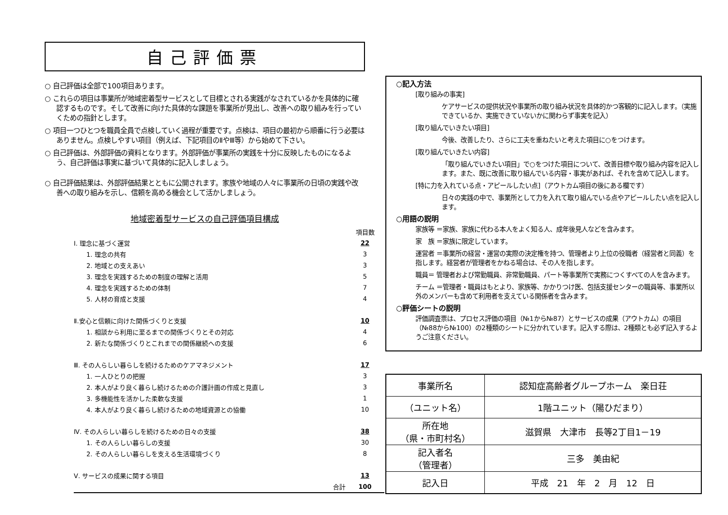自己評価票
○ 自己評価は全部で100項目あります。
○ これらの項目は事業所が地域密着型サービスとして目標とされる実践がなされているかを具体的に確認するものです。そして改善に向けた具体的な課題を事業所が見出し、改善への取り組みを行っていくための指針とします。
○ 項目一つひとつを職員全員で点検していく過程が重要です。点検は、項目の最初から順番に行う必要はありません。点検しやすい項目（例えば、下記項目のⅡやⅢ等）から始めて下さい。
○ 自己評価は、外部評価の資料となります。外部評価が事業所の実践を十分に反映したものになるよう、自己評価は事実に基づいて具体的に記入しましょう。
○ 自己評価結果は、外部評価結果とともに公開されます。家族や地域の人々に事業所の日頃の実践や改善への取り組みを示し、信頼を高める機会として活かしましょう。
地域密着型サービスの自己評価項目構成
| | 項目数 |
| Ⅰ. 理念に基づく運営 | 22 |
| 1. 理念の共有 | 3 |
| 2. 地域との支えあい | 3 |
| 3. 理念を実践するための制度の理解と活用 | 5 |
| 4. 理念を実践するための体制 | 7 |
| 5. 人材の育成と支援 | 4 |
| Ⅱ.安心と信頼に向けた関係づくりと支援 | 10 |
| 1. 相談から利用に至るまでの関係づくりとその対応 | 4 |
| 2. 新たな関係づくりとこれまでの関係継続への支援 | 6 |
| Ⅲ. その人らしい暮らしを続けるためのケアマネジメント | 17 |
| 1. 一人ひとりの把握 | 3 |
| 2. 本人がより良く暮らし続けるための介護計画の作成と見直し | 3 |
| 3. 多機能性を活かした柔軟な支援 | 1 |
| 4. 本人がより良く暮らし続けるための地域資源との協働 | 10 |
| Ⅳ. その人らしい暮らしを続けるための日々の支援 | 38 |
| 1. その人らしい暮らしの支援 | 30 |
| 2. その人らしい暮らしを支える生活環境づくり | 8 |
| Ⅴ. サービスの成果に関する項目 | 13 |
| 合計 | 100 |
○記入方法
[取り組みの事実]
ケアサービスの提供状況や事業所の取り組み状況を具体的かつ客観的に記入します。（実施できているか、実施できていないかに関わらず事実を記入）
[取り組んでいきたい項目]
今後、改善したり、さらに工夫を重ねたいと考えた項目に○をつけます。
[取り組んでいきたい内容]
「取り組んでいきたい項目」で○をつけた項目について、改善目標や取り組み内容を記入します。また、既に改善に取り組んでいる内容・事実があれば、それを含めて記入します。
[特に力を入れている点・アピールしたい点]（アウトカム項目の後にある欄です）
日々の実践の中で、事業所として力を入れて取り組んでいる点やアピールしたい点を記入します。
○用語の説明
家族等 ＝家族、家族に代わる本人をよく知る人、成年後見人などを含みます。
家　族 ＝家族に限定しています。
運営者 ＝事業所の経営・運営の実際の決定権を持つ、管理者より上位の役職者（経営者と同義）を指します。経営者が管理者をかねる場合は、その人を指します。
職員＝ 管理者および常勤職員、非常勤職員、パート等事業所で実務につくすべての人を含みます。
チーム ＝管理者・職員はもとより、家族等、かかりつけ医、包括支援センターの職員等、事業所以外のメンバーも含めて利用者を支えている関係者を含みます。
○評価シートの説明
評価調査票は、プロセス評価の項目（№1から№87）とサービスの成果（アウトカム）の項目（№88から№100）の2種類のシートに分かれています。記入する際は、2種類とも必ず記入するようご注意ください。
| 事業所名 | 認知症高齢者グループホーム 楽日荘 |
| （ユニット名） | 1階ユニット（陽ひだまり） |
| 所在地 （県・市町村名） | 滋賀県 大津市 長等2丁目1－19 |
| 記入者名 （管理者） | 三多 美由紀 |
| 記入日 | 平成 21 年 2 月 12 日 |